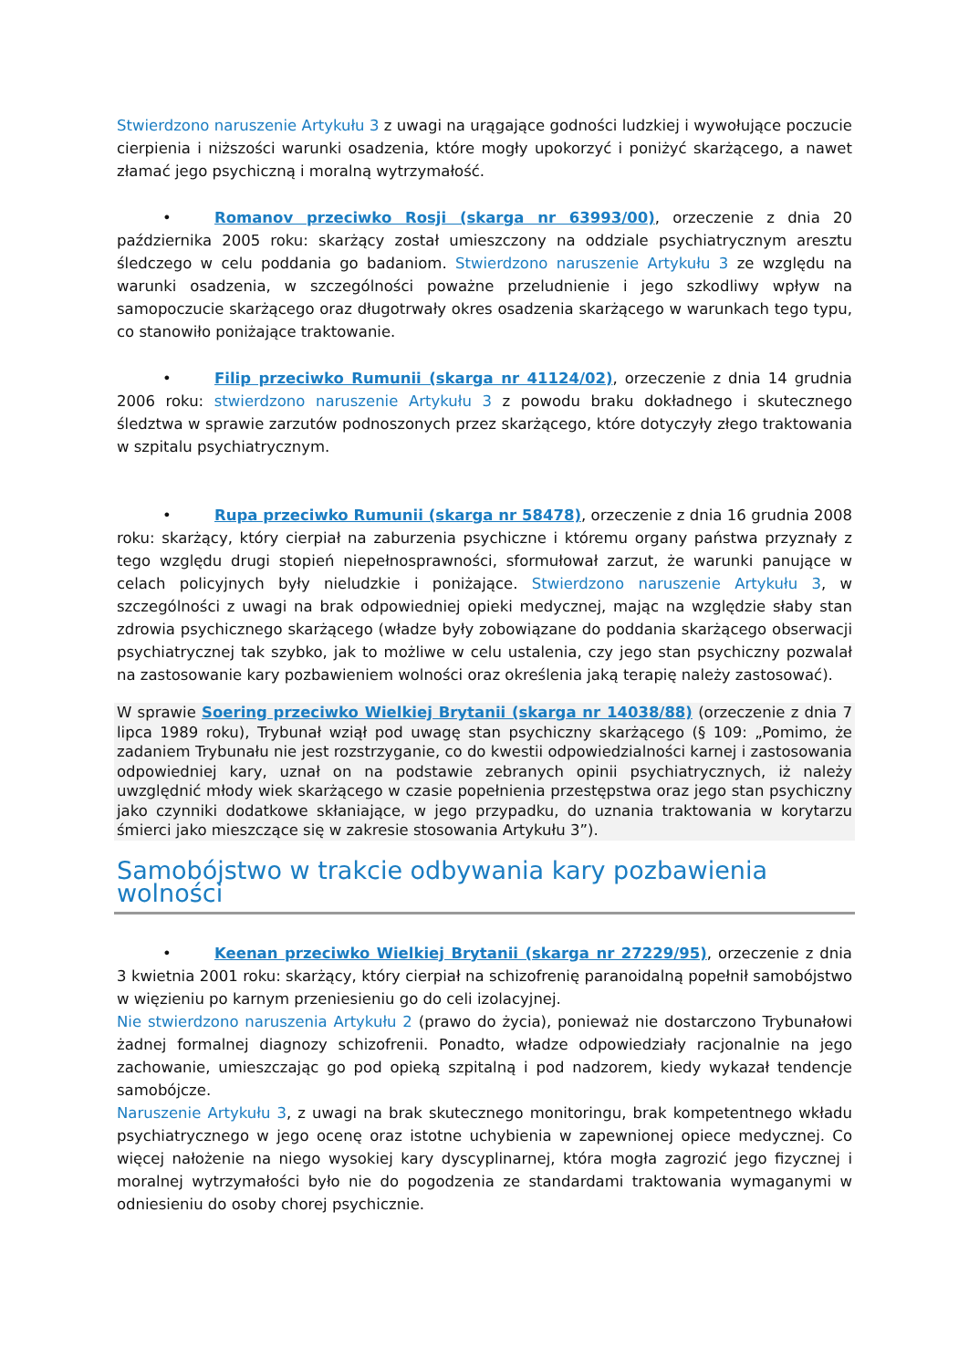Stwierdzono naruszenie Artykułu 3 z uwagi na urągające godności ludzkiej i wywołujące poczucie cierpienia i niższości warunki osadzenia, które mogły upokorzyć i poniżyć skarżącego, a nawet złamać jego psychiczną i moralną wytrzymałość.
• Romanov przeciwko Rosji (skarga nr 63993/00), orzeczenie z dnia 20 października 2005 roku: skarżący został umieszczony na oddziale psychiatrycznym aresztu śledczego w celu poddania go badaniom. Stwierdzono naruszenie Artykułu 3 ze względu na warunki osadzenia, w szczególności poważne przeludnienie i jego szkodliwy wpływ na samopoczucie skarżącego oraz długotrwały okres osadzenia skarżącego w warunkach tego typu, co stanowiło poniżające traktowanie.
• Filip przeciwko Rumunii (skarga nr 41124/02), orzeczenie z dnia 14 grudnia 2006 roku: stwierdzono naruszenie Artykułu 3 z powodu braku dokładnego i skutecznego śledztwa w sprawie zarzutów podnoszonych przez skarżącego, które dotyczyły złego traktowania w szpitalu psychiatrycznym.
• Rupa przeciwko Rumunii (skarga nr 58478), orzeczenie z dnia 16 grudnia 2008 roku: skarżący, który cierpiał na zaburzenia psychiczne i któremu organy państwa przyznały z tego względu drugi stopień niepełnosprawności, sformułował zarzut, że warunki panujące w celach policyjnych były nieludzkie i poniżające. Stwierdzono naruszenie Artykułu 3, w szczególności z uwagi na brak odpowiedniej opieki medycznej, mając na względzie słaby stan zdrowia psychicznego skarżącego (władze były zobowiązane do poddania skarżącego obserwacji psychiatrycznej tak szybko, jak to możliwe w celu ustalenia, czy jego stan psychiczny pozwalał na zastosowanie kary pozbawieniem wolności oraz określenia jaką terapię należy zastosować).
W sprawie Soering przeciwko Wielkiej Brytanii (skarga nr 14038/88) (orzeczenie z dnia 7 lipca 1989 roku), Trybunał wziął pod uwagę stan psychiczny skarżącego (§ 109: „Pomimo, że zadaniem Trybunału nie jest rozstrzyganie, co do kwestii odpowiedzialności karnej i zastosowania odpowiedniej kary, uznał on na podstawie zebranych opinii psychiatrycznych, iż należy uwzględnić młody wiek skarżącego w czasie popełnienia przestępstwa oraz jego stan psychiczny jako czynniki dodatkowe skłaniające, w jego przypadku, do uznania traktowania w korytarzu śmierci jako mieszczące się w zakresie stosowania Artykułu 3”).
Samobójstwo w trakcie odbywania kary pozbawienia wolności
• Keenan przeciwko Wielkiej Brytanii (skarga nr 27229/95), orzeczenie z dnia 3 kwietnia 2001 roku: skarżący, który cierpiał na schizofrenię paranoidalną popełnił samobójstwo w więzieniu po karnym przeniesieniu go do celi izolacyjnej.
Nie stwierdzono naruszenia Artykułu 2 (prawo do życia), ponieważ nie dostarczono Trybunałowi żadnej formalnej diagnozy schizofrenii. Ponadto, władze odpowiedziały racjonalnie na jego zachowanie, umieszczając go pod opieką szpitalną i pod nadzorem, kiedy wykazał tendencje samobójcze.
Naruszenie Artykułu 3, z uwagi na brak skutecznego monitoringu, brak kompetentnego wkładu psychiatrycznego w jego ocenę oraz istotne uchybienia w zapewnionej opiece medycznej. Co więcej nałożenie na niego wysokiej kary dyscyplinarnej, która mogła zagrozić jego fizycznej i moralnej wytrzymałości było nie do pogodzenia ze standardami traktowania wymaganymi w odniesieniu do osoby chorej psychicznie.